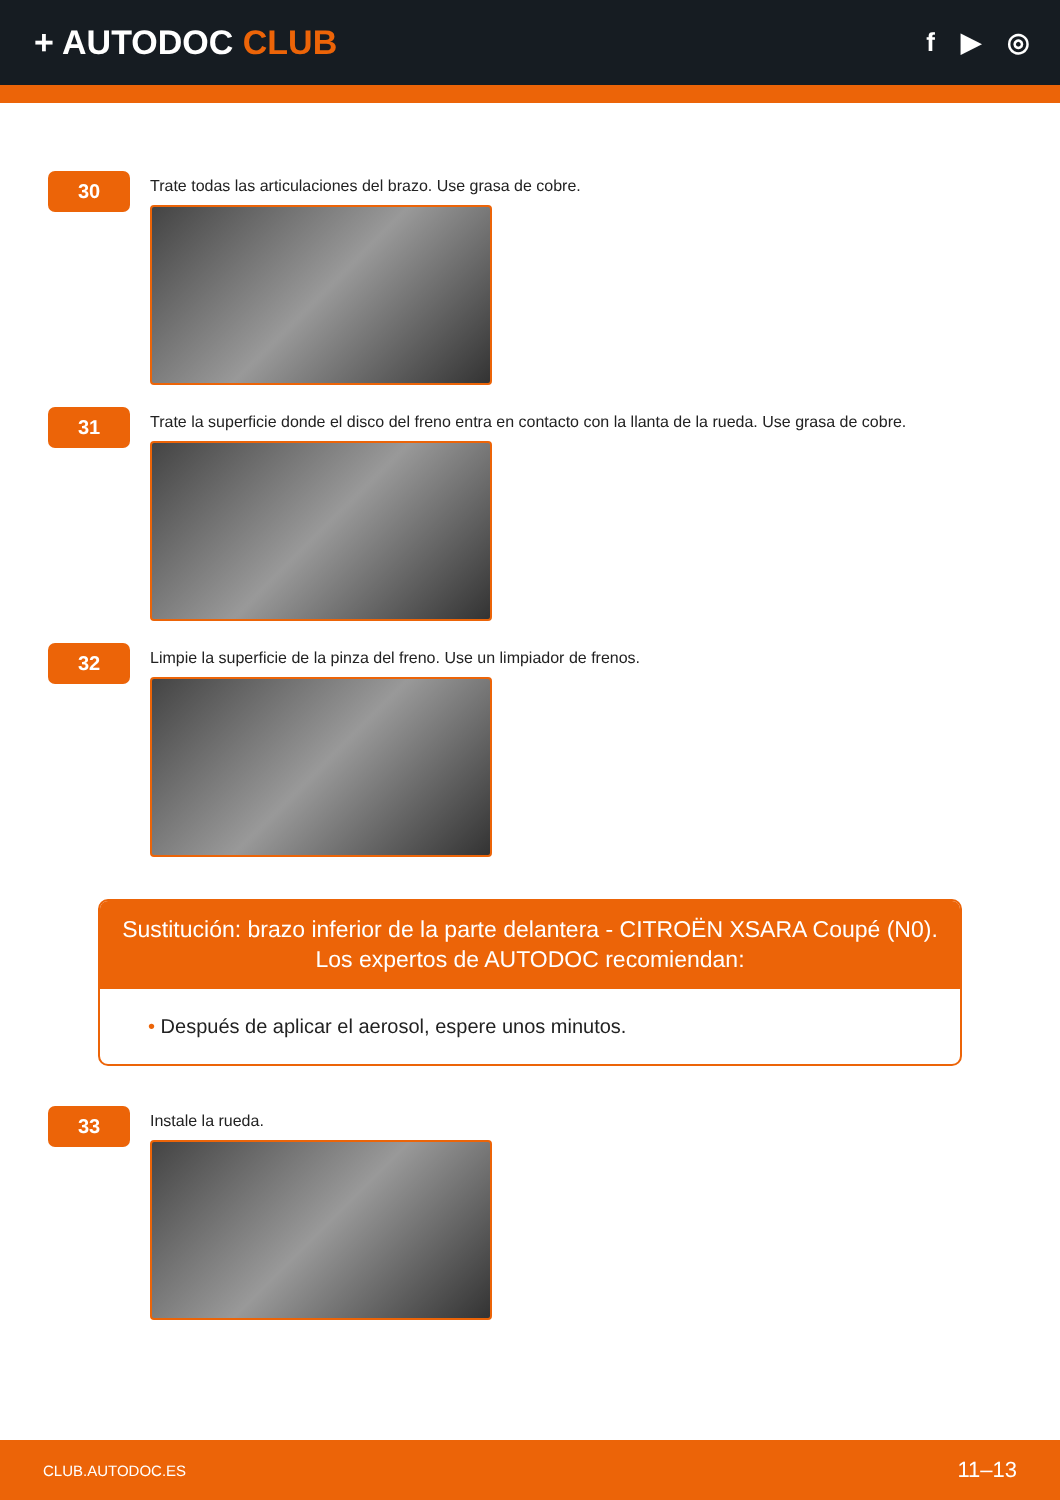+ AUTODOC CLUB
f ▶ ◎
30
Trate todas las articulaciones del brazo. Use grasa de cobre.
31
Trate la superficie donde el disco del freno entra en contacto con la llanta de la rueda. Use grasa de cobre.
32
Limpie la superficie de la pinza del freno. Use un limpiador de frenos.
Sustitución: brazo inferior de la parte delantera - CITROËN XSARA Coupé (N0).
Los expertos de AUTODOC recomiendan:
• Después de aplicar el aerosol, espere unos minutos.
33
Instale la rueda.
CLUB.AUTODOC.ES 11–13